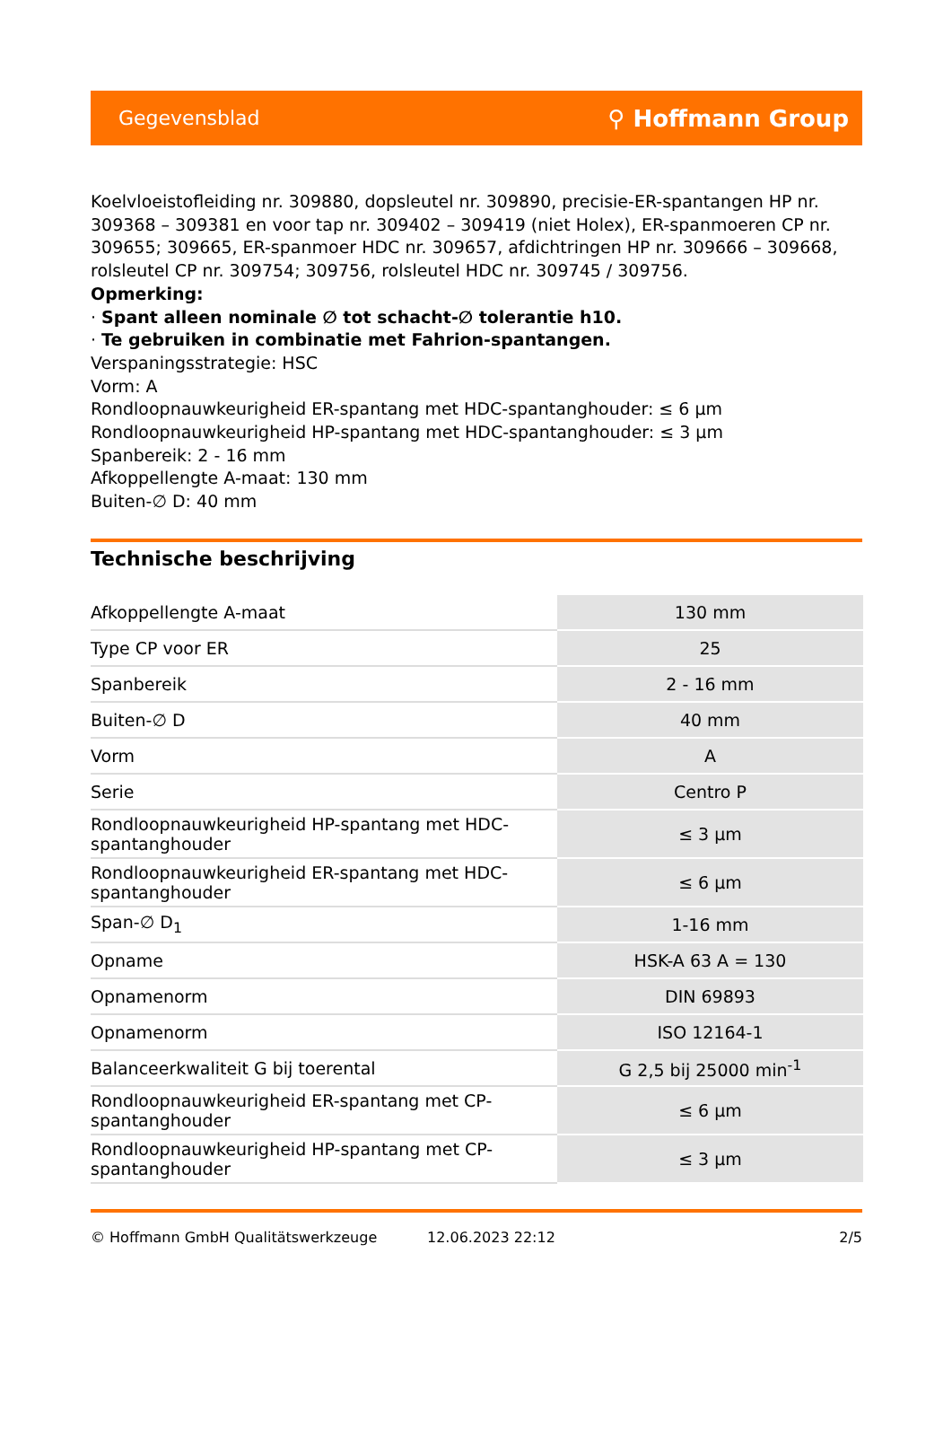Gegevensblad ⚲ Hoffmann Group
Koelvloeistofleiding nr. 309880, dopsleutel nr. 309890, precisie-ER-spantangen HP nr. 309368 – 309381 en voor tap nr. 309402 – 309419 (niet Holex), ER-spanmoeren CP nr. 309655; 309665, ER-spanmoer HDC nr. 309657, afdichtringen HP nr. 309666 – 309668, rolsleutel CP nr. 309754; 309756, rolsleutel HDC nr. 309745 / 309756.
Opmerking:
· Spant alleen nominale ∅ tot schacht-∅ tolerantie h10.
· Te gebruiken in combinatie met Fahrion-spantangen.
Verspaningsstrategie: HSC
Vorm: A
Rondloopnauwkeurigheid ER-spantang met HDC-spantanghouder: ≤ 6 µm
Rondloopnauwkeurigheid HP-spantang met HDC-spantanghouder: ≤ 3 µm
Spanbereik: 2 - 16 mm
Afkoppellengte A-maat: 130 mm
Buiten-∅ D: 40 mm
Technische beschrijving
| Afkoppellengte A-maat | 130 mm |
| Type CP voor ER | 25 |
| Spanbereik | 2 - 16 mm |
| Buiten-∅ D | 40 mm |
| Vorm | A |
| Serie | Centro P |
| Rondloopnauwkeurigheid HP-spantang met HDC-spantanghouder | ≤ 3 µm |
| Rondloopnauwkeurigheid ER-spantang met HDC-spantanghouder | ≤ 6 µm |
| Span-∅ D<sub>1</sub> | 1-16 mm |
| Opname | HSK-A 63 A = 130 |
| Opnamenorm | DIN 69893 |
| Opnamenorm | ISO 12164-1 |
| Balanceerkwaliteit G bij toerental | G 2,5 bij 25000 min<sup>-1</sup> |
| Rondloopnauwkeurigheid ER-spantang met CP-spantanghouder | ≤ 6 µm |
| Rondloopnauwkeurigheid HP-spantang met CP-spantanghouder | ≤ 3 µm |
© Hoffmann GmbH Qualitätswerkzeuge 12.06.2023 22:12 2/5